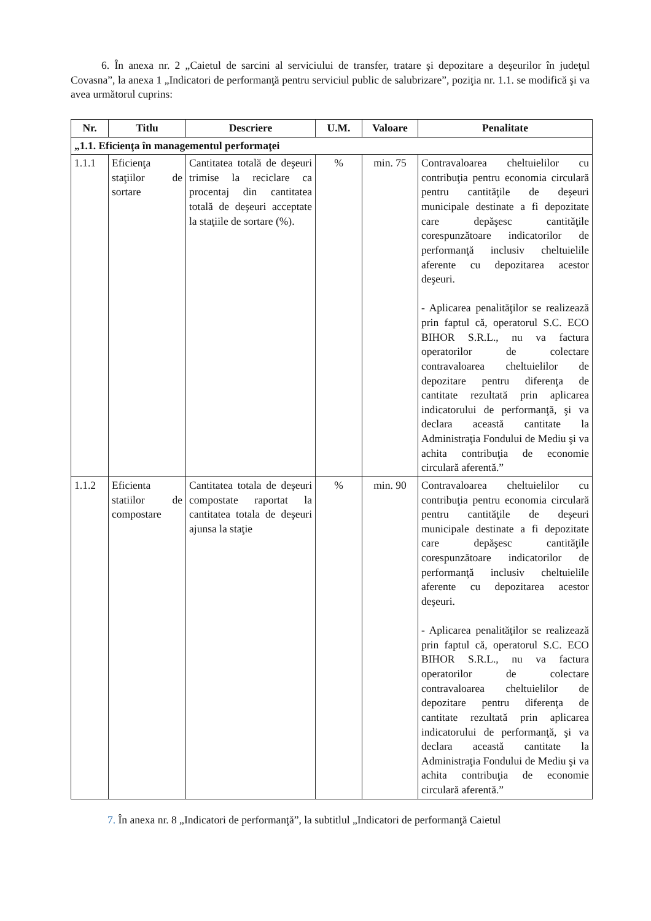6. În anexa nr. 2 „Caietul de sarcini al serviciului de transfer, tratare şi depozitare a deşeurilor în judeţul Covasna”, la anexa 1 „Indicatori de performanţă pentru serviciul public de salubrizare”, poziţia nr. 1.1. se modifică şi va avea următorul cuprins:
| Nr. | Titlu | Descriere | U.M. | Valoare | Penalitate |
| --- | --- | --- | --- | --- | --- |
| „1.1. Eficienţa în managementul performaţei | | | | | |
| 1.1.1 | Eficienţa staţiilor de sortare | Cantitatea totală de deşeuri trimise la reciclare ca procentaj din cantitatea totală de deşeuri acceptate la staţiile de sortare (%). | % | min. 75 | Contravaloarea cheltuielilor cu contribuţia pentru economia circulară pentru cantităţile de deşeuri municipale destinate a fi depozitate care depăşesc cantităţile corespunzătoare indicatorilor de performanţă inclusiv cheltuielile aferente cu depozitarea acestor deşeuri. - Aplicarea penalităţilor se realizează prin faptul că, operatorul S.C. ECO BIHOR S.R.L., nu va factura operatorilor de colectare contravaloarea cheltuielilor de depozitare pentru diferenţa de cantitate rezultată prin aplicarea indicatorului de performanţă, şi va declara această cantitate la Administraţia Fondului de Mediu şi va achita contribuţia de economie circulară aferentă.” |
| 1.1.2 | Eficienta statiilor de compostare | Cantitatea totala de deşeuri compostate raportat la cantitatea totala de deşeuri ajunsa la staţie | % | min. 90 | Contravaloarea cheltuielilor cu contribuţia pentru economia circulară pentru cantităţile de deşeuri municipale destinate a fi depozitate care depăşesc cantităţile corespunzătoare indicatorilor de performanţă inclusiv cheltuielile aferente cu depozitarea acestor deşeuri. - Aplicarea penalităţilor se realizează prin faptul că, operatorul S.C. ECO BIHOR S.R.L., nu va factura operatorilor de colectare contravaloarea cheltuielilor de depozitare pentru diferenţa de cantitate rezultată prin aplicarea indicatorului de performanţă, şi va declara această cantitate la Administraţia Fondului de Mediu şi va achita contribuţia de economie circulară aferentă.” |
7. În anexa nr. 8 „Indicatori de performanţă”, la subtitlul „Indicatori de performanţă Caietul